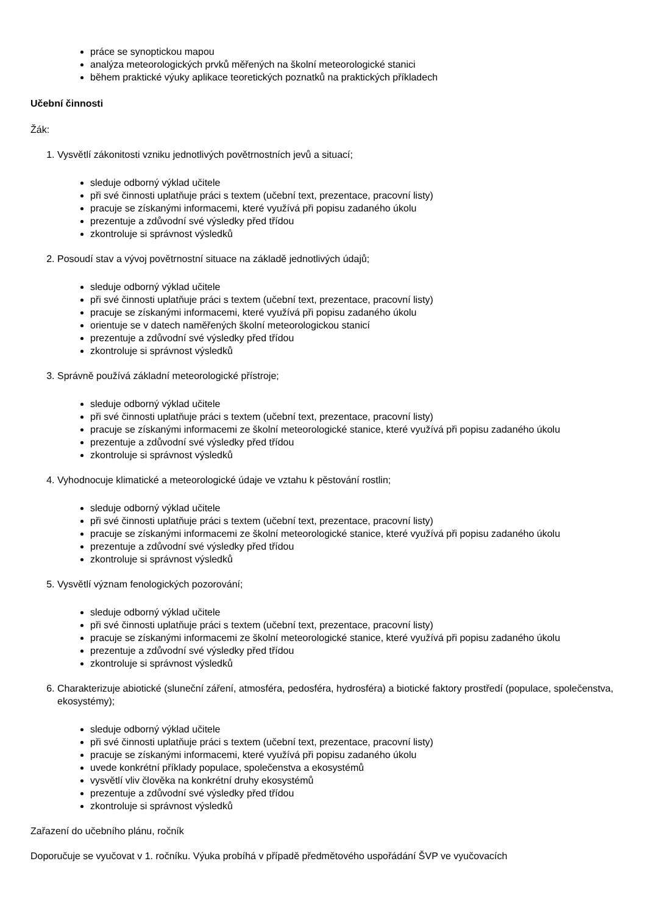práce se synoptickou mapou
analýza meteorologických prvků měřených na školní meteorologické stanici
během praktické výuky aplikace teoretických poznatků na praktických příkladech
Učební činnosti
Žák:
1. Vysvětlí zákonitosti vzniku jednotlivých povětrnostních jevů a situací;
sleduje odborný výklad učitele
při své činnosti uplatňuje práci s textem (učební text, prezentace, pracovní listy)
pracuje se získanými informacemi, které využívá při popisu zadaného úkolu
prezentuje a zdůvodní své výsledky před třídou
zkontroluje si správnost výsledků
2. Posoudí stav a vývoj povětrnostní situace na základě jednotlivých údajů;
sleduje odborný výklad učitele
při své činnosti uplatňuje práci s textem (učební text, prezentace, pracovní listy)
pracuje se získanými informacemi, které využívá při popisu zadaného úkolu
orientuje se v datech naměřených školní meteorologickou stanicí
prezentuje a zdůvodní své výsledky před třídou
zkontroluje si správnost výsledků
3. Správně používá základní meteorologické přístroje;
sleduje odborný výklad učitele
při své činnosti uplatňuje práci s textem (učební text, prezentace, pracovní listy)
pracuje se získanými informacemi ze školní meteorologické stanice, které využívá při popisu zadaného úkolu
prezentuje a zdůvodní své výsledky před třídou
zkontroluje si správnost výsledků
4. Vyhodnocuje klimatické a meteorologické údaje ve vztahu k pěstování rostlin;
sleduje odborný výklad učitele
při své činnosti uplatňuje práci s textem (učební text, prezentace, pracovní listy)
pracuje se získanými informacemi ze školní meteorologické stanice, které využívá při popisu zadaného úkolu
prezentuje a zdůvodní své výsledky před třídou
zkontroluje si správnost výsledků
5. Vysvětlí význam fenologických pozorování;
sleduje odborný výklad učitele
při své činnosti uplatňuje práci s textem (učební text, prezentace, pracovní listy)
pracuje se získanými informacemi ze školní meteorologické stanice, které využívá při popisu zadaného úkolu
prezentuje a zdůvodní své výsledky před třídou
zkontroluje si správnost výsledků
6. Charakterizuje abiotické (sluneční záření, atmosféra, pedosféra, hydrosféra) a biotické faktory prostředí (populace, společenstva, ekosystémy);
sleduje odborný výklad učitele
při své činnosti uplatňuje práci s textem (učební text, prezentace, pracovní listy)
pracuje se získanými informacemi, které využívá při popisu zadaného úkolu
uvede konkrétní příklady populace, společenstva a ekosystémů
vysvětlí vliv člověka na konkrétní druhy ekosystémů
prezentuje a zdůvodní své výsledky před třídou
zkontroluje si správnost výsledků
Zařazení do učebního plánu, ročník
Doporučuje se vyučovat v 1. ročníku. Výuka probíhá v případě předmětového uspořádání ŠVP ve vyučovacích